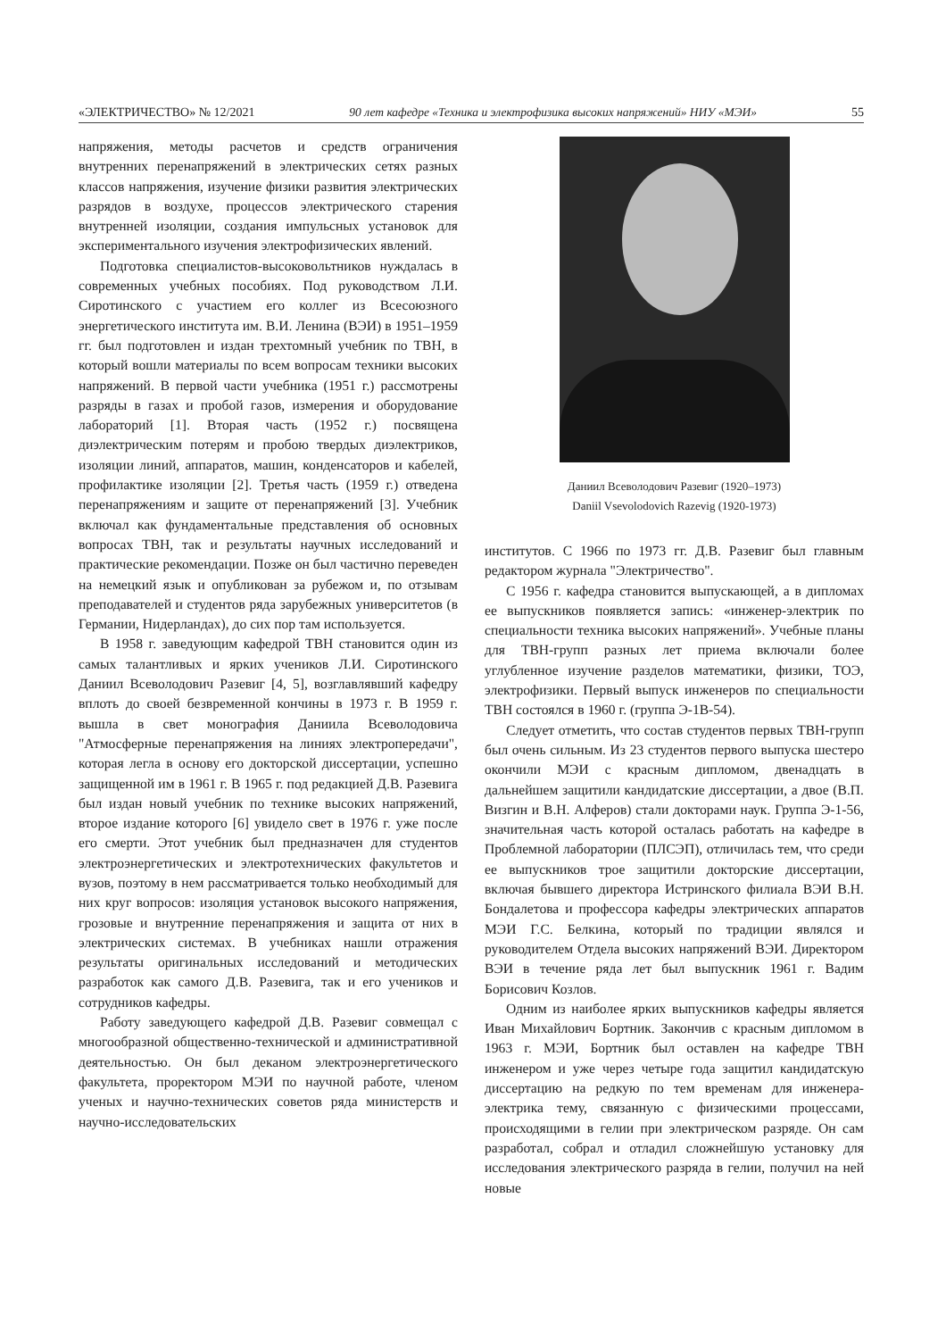«ЭЛЕКТРИЧЕСТВО» № 12/2021 90 лет кафедре «Техника и электрофизика высоких напряжений» НИУ «МЭИ» 55
напряжения, методы расчетов и средств ограничения внутренних перенапряжений в электрических сетях разных классов напряжения, изучение физики развития электрических разрядов в воздухе, процессов электрического старения внутренней изоляции, создания импульсных установок для экспериментального изучения электрофизических явлений.
Подготовка специалистов-высоковольтников нуждалась в современных учебных пособиях. Под руководством Л.И. Сиротинского с участием его коллег из Всесоюзного энергетического института им. В.И. Ленина (ВЭИ) в 1951–1959 гг. был подготовлен и издан трехтомный учебник по ТВН, в который вошли материалы по всем вопросам техники высоких напряжений. В первой части учебника (1951 г.) рассмотрены разряды в газах и пробой газов, измерения и оборудование лабораторий [1]. Вторая часть (1952 г.) посвящена диэлектрическим потерям и пробою твердых диэлектриков, изоляции линий, аппаратов, машин, конденсаторов и кабелей, профилактике изоляции [2]. Третья часть (1959 г.) отведена перенапряжениям и защите от перенапряжений [3]. Учебник включал как фундаментальные представления об основных вопросах ТВН, так и результаты научных исследований и практические рекомендации. Позже он был частично переведен на немецкий язык и опубликован за рубежом и, по отзывам преподавателей и студентов ряда зарубежных университетов (в Германии, Нидерландах), до сих пор там используется.
В 1958 г. заведующим кафедрой ТВН становится один из самых талантливых и ярких учеников Л.И. Сиротинского Даниил Всеволодович Разевиг [4, 5], возглавлявший кафедру вплоть до своей безвременной кончины в 1973 г. В 1959 г. вышла в свет монография Даниила Всеволодовича "Атмосферные перенапряжения на линиях электропередачи", которая легла в основу его докторской диссертации, успешно защищенной им в 1961 г. В 1965 г. под редакцией Д.В. Разевига был издан новый учебник по технике высоких напряжений, второе издание которого [6] увидело свет в 1976 г. уже после его смерти. Этот учебник был предназначен для студентов электроэнергетических и электротехнических факультетов и вузов, поэтому в нем рассматривается только необходимый для них круг вопросов: изоляция установок высокого напряжения, грозовые и внутренние перенапряжения и защита от них в электрических системах. В учебниках нашли отражения результаты оригинальных исследований и методических разработок как самого Д.В. Разевига, так и его учеников и сотрудников кафедры.
Работу заведующего кафедрой Д.В. Разевиг совмещал с многообразной общественно-технической и административной деятельностью. Он был деканом электроэнергетического факультета, проректором МЭИ по научной работе, членом ученых и научно-технических советов ряда министерств и научно-исследовательских
Даниил Всеволодович Разевиг (1920–1973)
Daniil Vsevolodovich Razevig (1920-1973)
институтов. С 1966 по 1973 гг. Д.В. Разевиг был главным редактором журнала "Электричество".
С 1956 г. кафедра становится выпускающей, а в дипломах ее выпускников появляется запись: «инженер-электрик по специальности техника высоких напряжений». Учебные планы для ТВН-групп разных лет приема включали более углубленное изучение разделов математики, физики, ТОЭ, электрофизики. Первый выпуск инженеров по специальности ТВН состоялся в 1960 г. (группа Э-1В-54).
Следует отметить, что состав студентов первых ТВН-групп был очень сильным. Из 23 студентов первого выпуска шестеро окончили МЭИ с красным дипломом, двенадцать в дальнейшем защитили кандидатские диссертации, а двое (В.П. Визгин и В.Н. Алферов) стали докторами наук. Группа Э-1-56, значительная часть которой осталась работать на кафедре в Проблемной лаборатории (ПЛСЭП), отличилась тем, что среди ее выпускников трое защитили докторские диссертации, включая бывшего директора Истринского филиала ВЭИ В.Н. Бондалетова и профессора кафедры электрических аппаратов МЭИ Г.С. Белкина, который по традиции являлся и руководителем Отдела высоких напряжений ВЭИ. Директором ВЭИ в течение ряда лет был выпускник 1961 г. Вадим Борисович Козлов.
Одним из наиболее ярких выпускников кафедры является Иван Михайлович Бортник. Закончив с красным дипломом в 1963 г. МЭИ, Бортник был оставлен на кафедре ТВН инженером и уже через четыре года защитил кандидатскую диссертацию на редкую по тем временам для инженера-электрика тему, связанную с физическими процессами, происходящими в гелии при электрическом разряде. Он сам разработал, собрал и отладил сложнейшую установку для исследования электрического разряда в гелии, получил на ней новые